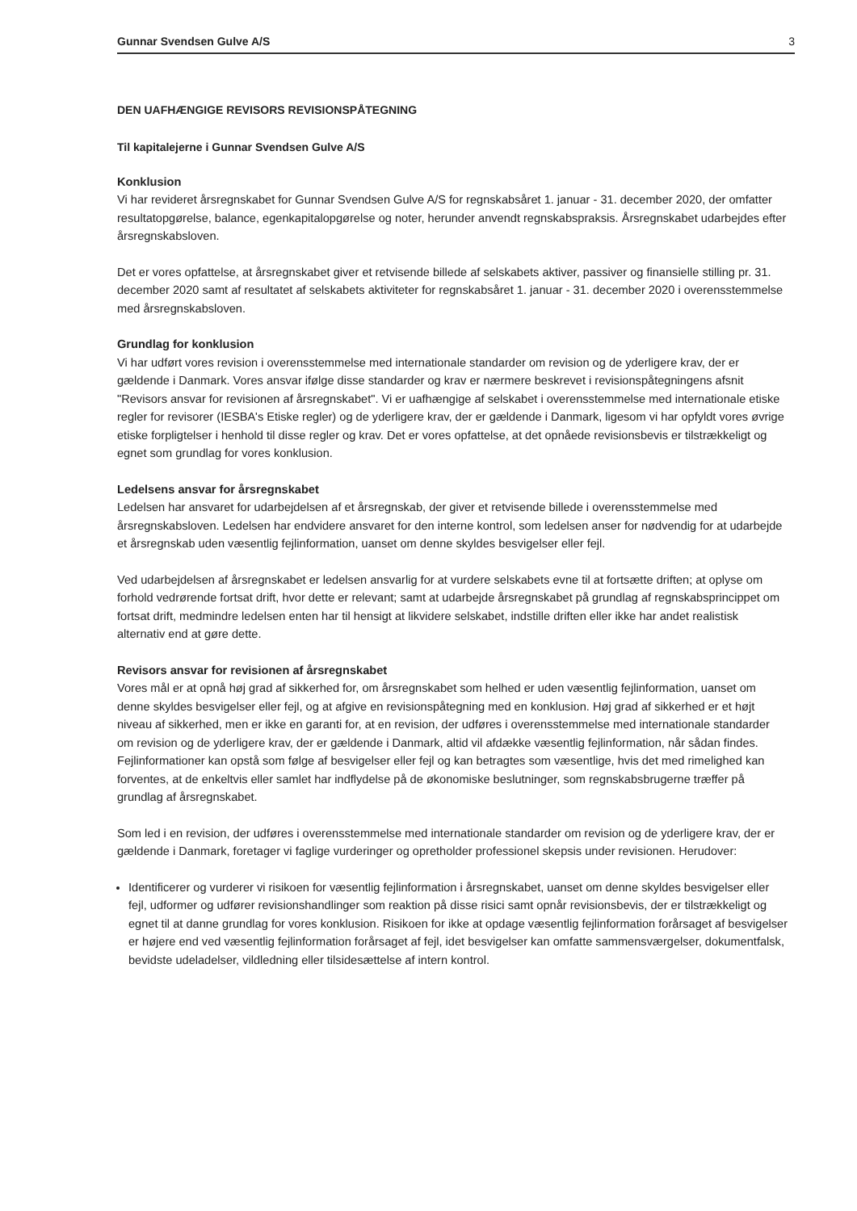Gunnar Svendsen Gulve A/S 3
DEN UAFHÆNGIGE REVISORS REVISIONSPÅTEGNING
Til kapitalejerne i Gunnar Svendsen Gulve A/S
Konklusion
Vi har revideret årsregnskabet for Gunnar Svendsen Gulve A/S for regnskabsåret 1. januar - 31. december 2020, der omfatter resultatopgørelse, balance, egenkapitalopgørelse og noter, herunder anvendt regnskabspraksis. Årsregnskabet udarbejdes efter årsregnskabsloven.
Det er vores opfattelse, at årsregnskabet giver et retvisende billede af selskabets aktiver, passiver og finansielle stilling pr. 31. december 2020 samt af resultatet af selskabets aktiviteter for regnskabsåret 1. januar - 31. december 2020 i overensstemmelse med årsregnskabsloven.
Grundlag for konklusion
Vi har udført vores revision i overensstemmelse med internationale standarder om revision og de yderligere krav, der er gældende i Danmark. Vores ansvar ifølge disse standarder og krav er nærmere beskrevet i revisionspåtegningens afsnit "Revisors ansvar for revisionen af årsregnskabet". Vi er uafhængige af selskabet i overensstemmelse med internationale etiske regler for revisorer (IESBA's Etiske regler) og de yderligere krav, der er gældende i Danmark, ligesom vi har opfyldt vores øvrige etiske forpligtelser i henhold til disse regler og krav. Det er vores opfattelse, at det opnåede revisionsbevis er tilstrækkeligt og egnet som grundlag for vores konklusion.
Ledelsens ansvar for årsregnskabet
Ledelsen har ansvaret for udarbejdelsen af et årsregnskab, der giver et retvisende billede i overensstemmelse med årsregnskabsloven. Ledelsen har endvidere ansvaret for den interne kontrol, som ledelsen anser for nødvendig for at udarbejde et årsregnskab uden væsentlig fejlinformation, uanset om denne skyldes besvigelser eller fejl.
Ved udarbejdelsen af årsregnskabet er ledelsen ansvarlig for at vurdere selskabets evne til at fortsætte driften; at oplyse om forhold vedrørende fortsat drift, hvor dette er relevant; samt at udarbejde årsregnskabet på grundlag af regnskabsprincippet om fortsat drift, medmindre ledelsen enten har til hensigt at likvidere selskabet, indstille driften eller ikke har andet realistisk alternativ end at gøre dette.
Revisors ansvar for revisionen af årsregnskabet
Vores mål er at opnå høj grad af sikkerhed for, om årsregnskabet som helhed er uden væsentlig fejlinformation, uanset om denne skyldes besvigelser eller fejl, og at afgive en revisionspåtegning med en konklusion. Høj grad af sikkerhed er et højt niveau af sikkerhed, men er ikke en garanti for, at en revision, der udføres i overensstemmelse med internationale standarder om revision og de yderligere krav, der er gældende i Danmark, altid vil afdække væsentlig fejlinformation, når sådan findes. Fejlinformationer kan opstå som følge af besvigelser eller fejl og kan betragtes som væsentlige, hvis det med rimelighed kan forventes, at de enkeltvis eller samlet har indflydelse på de økonomiske beslutninger, som regnskabsbrugerne træffer på grundlag af årsregnskabet.
Som led i en revision, der udføres i overensstemmelse med internationale standarder om revision og de yderligere krav, der er gældende i Danmark, foretager vi faglige vurderinger og opretholder professionel skepsis under revisionen. Herudover:
Identificerer og vurderer vi risikoen for væsentlig fejlinformation i årsregnskabet, uanset om denne skyldes besvigelser eller fejl, udformer og udfører revisionshandlinger som reaktion på disse risici samt opnår revisionsbevis, der er tilstrækkeligt og egnet til at danne grundlag for vores konklusion. Risikoen for ikke at opdage væsentlig fejlinformation forårsaget af besvigelser er højere end ved væsentlig fejlinformation forårsaget af fejl, idet besvigelser kan omfatte sammensværgelser, dokumentfalsk, bevidste udeladelser, vildledning eller tilsidesættelse af intern kontrol.